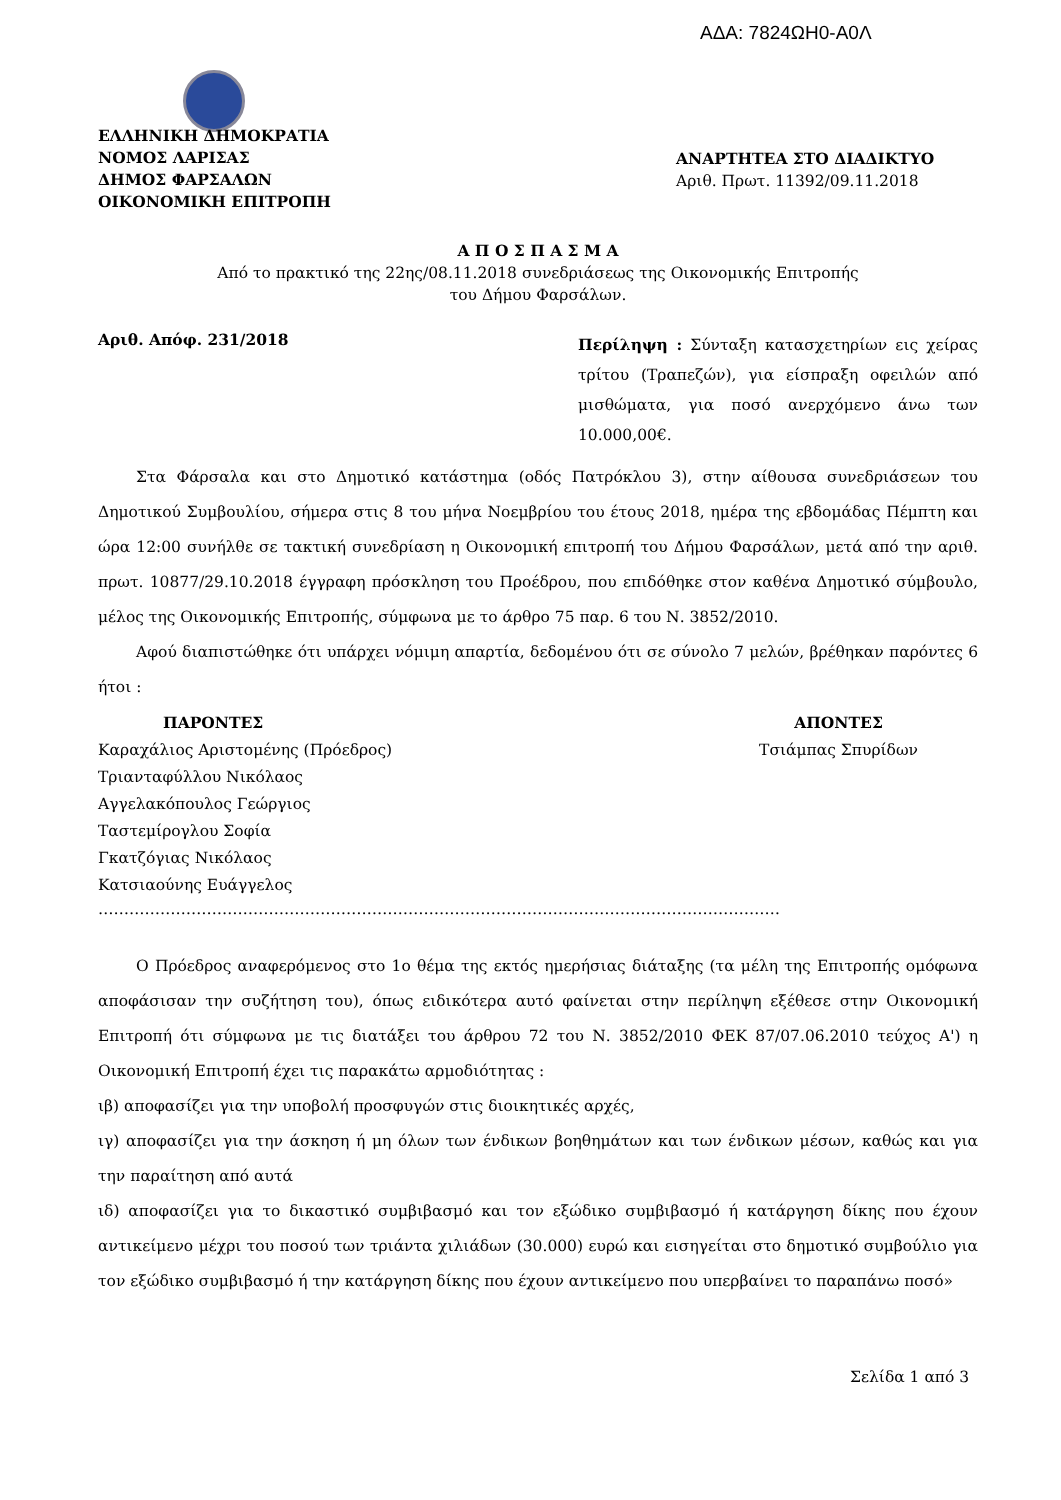ΑΔΑ: 7824ΩΗ0-Α0Λ
ΕΛΛΗΝΙΚΗ ΔΗΜΟΚΡΑΤΙΑ
ΝΟΜΟΣ ΛΑΡΙΣΑΣ
ΔΗΜΟΣ ΦΑΡΣΑΛΩΝ
ΟΙΚΟΝΟΜΙΚΗ ΕΠΙΤΡΟΠΗ
ΑΝΑΡΤΗΤΕΑ ΣΤΟ ΔΙΑΔΙΚΤΥΟ
Αριθ. Πρωτ. 11392/09.11.2018
Α Π Ο Σ Π Α Σ Μ Α
Από το πρακτικό της 22ης/08.11.2018 συνεδριάσεως της Οικονομικής Επιτροπής
του Δήμου Φαρσάλων.
Αριθ. Απόφ. 231/2018
Περίληψη : Σύνταξη κατασχετηρίων εις χείρας τρίτου (Τραπεζών), για είσπραξη οφειλών από μισθώματα, για ποσό ανερχόμενο άνω των 10.000,00€.
Στα Φάρσαλα και στο Δημοτικό κατάστημα (οδός Πατρόκλου 3), στην αίθουσα συνεδριάσεων του Δημοτικού Συμβουλίου, σήμερα στις 8 του μήνα Νοεμβρίου του έτους 2018, ημέρα της εβδομάδας Πέμπτη και ώρα 12:00 συνήλθε σε τακτική συνεδρίαση η Οικονομική επιτροπή του Δήμου Φαρσάλων, μετά από την αριθ. πρωτ. 10877/29.10.2018 έγγραφη πρόσκληση του Προέδρου, που επιδόθηκε στον καθένα Δημοτικό σύμβουλο, μέλος της Οικονομικής Επιτροπής, σύμφωνα με το άρθρο 75 παρ. 6 του Ν. 3852/2010.
Αφού διαπιστώθηκε ότι υπάρχει νόμιμη απαρτία, δεδομένου ότι σε σύνολο 7 μελών, βρέθηκαν παρόντες 6 ήτοι :
ΠΑΡΟΝΤΕΣ
Καραχάλιος Αριστομένης (Πρόεδρος)
Τριανταφύλλου Νικόλαος
Αγγελακόπουλος Γεώργιος
Ταστεμίρογλου Σοφία
Γκατζόγιας Νικόλαος
Κατσιαούνης Ευάγγελος
ΑΠΟΝΤΕΣ
Τσιάμπας Σπυρίδων
……………………………………………………………………………………………………………………
Ο Πρόεδρος αναφερόμενος στο 1ο θέμα της εκτός ημερήσιας διάταξης (τα μέλη της Επιτροπής ομόφωνα αποφάσισαν την συζήτηση του), όπως ειδικότερα αυτό φαίνεται στην περίληψη εξέθεσε στην Οικονομική Επιτροπή ότι σύμφωνα με τις διατάξει του άρθρου 72 του Ν. 3852/2010 ΦΕΚ 87/07.06.2010 τεύχος Α') η Οικονομική Επιτροπή έχει τις παρακάτω αρμοδιότητας :
ιβ) αποφασίζει για την υποβολή προσφυγών στις διοικητικές αρχές,
ιγ) αποφασίζει για την άσκηση ή μη όλων των ένδικων βοηθημάτων και των ένδικων μέσων, καθώς και για την παραίτηση από αυτά
ιδ) αποφασίζει για το δικαστικό συμβιβασμό και τον εξώδικο συμβιβασμό ή κατάργηση δίκης που έχουν αντικείμενο μέχρι του ποσού των τριάντα χιλιάδων (30.000) ευρώ και εισηγείται στο δημοτικό συμβούλιο για τον εξώδικο συμβιβασμό ή την κατάργηση δίκης που έχουν αντικείμενο που υπερβαίνει το παραπάνω ποσό»
Σελίδα 1 από 3